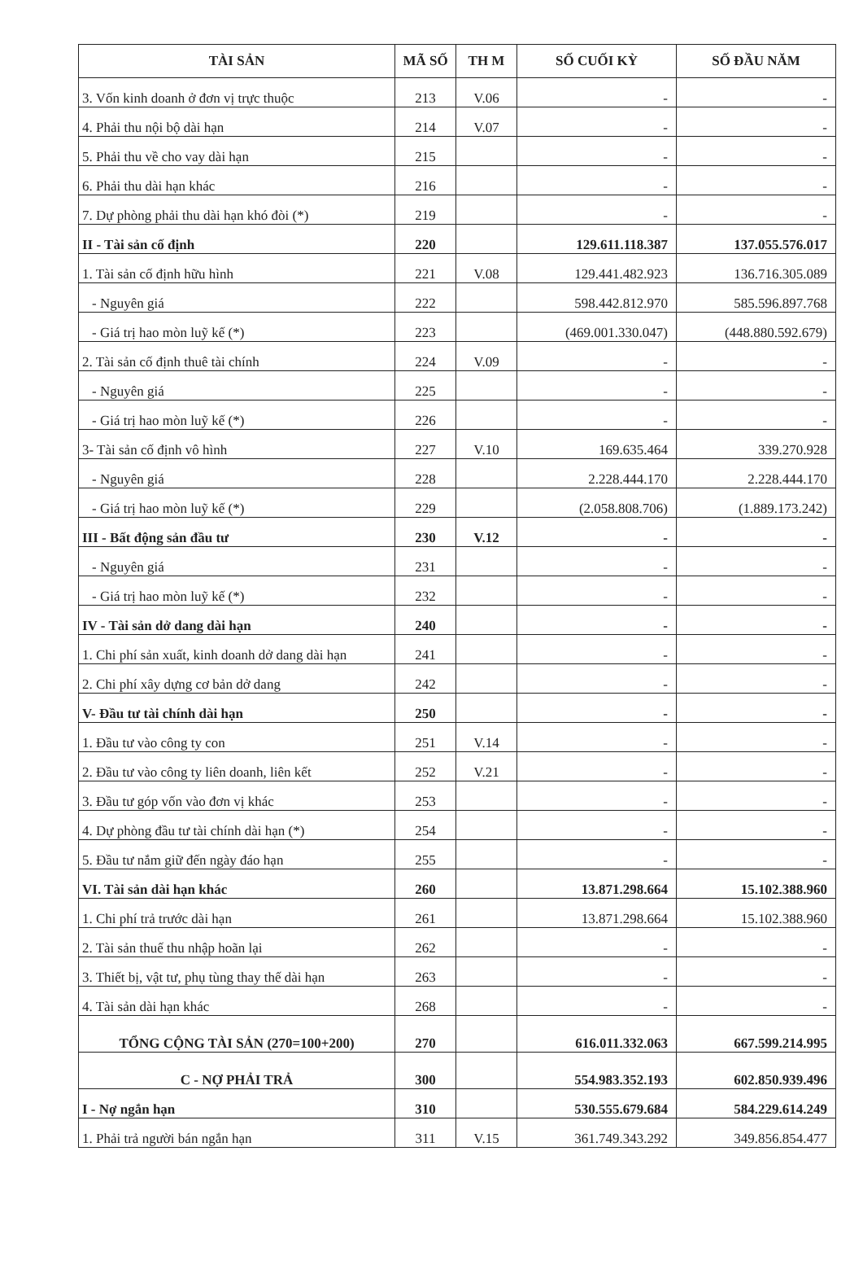| TÀI SẢN | MÃ SỐ | TH M | SỐ CUỐI KỲ | SỐ ĐẦU NĂM |
| --- | --- | --- | --- | --- |
| 3. Vốn kinh doanh ở đơn vị trực thuộc | 213 | V.06 | - | - |
| 4. Phải thu nội bộ dài hạn | 214 | V.07 | - | - |
| 5. Phải thu về cho vay dài hạn | 215 | | - | - |
| 6. Phải thu dài hạn khác | 216 | | - | - |
| 7. Dự phòng phải thu dài hạn khó đòi (*) | 219 | | - | - |
| II - Tài sản cố định | 220 | | 129.611.118.387 | 137.055.576.017 |
| 1. Tài sản cố định hữu hình | 221 | V.08 | 129.441.482.923 | 136.716.305.089 |
| - Nguyên giá | 222 | | 598.442.812.970 | 585.596.897.768 |
| - Giá trị hao mòn luỹ kế (*) | 223 | | (469.001.330.047) | (448.880.592.679) |
| 2. Tài sản cố định thuê tài chính | 224 | V.09 | - | - |
| - Nguyên giá | 225 | | - | - |
| - Giá trị hao mòn luỹ kế (*) | 226 | | - | - |
| 3- Tài sản cố định vô hình | 227 | V.10 | 169.635.464 | 339.270.928 |
| - Nguyên giá | 228 | | 2.228.444.170 | 2.228.444.170 |
| - Giá trị hao mòn luỹ kế (*) | 229 | | (2.058.808.706) | (1.889.173.242) |
| III - Bất động sản đầu tư | 230 | V.12 | - | - |
| - Nguyên giá | 231 | | - | - |
| - Giá trị hao mòn luỹ kế (*) | 232 | | - | - |
| IV - Tài sản dở dang dài hạn | 240 | | - | - |
| 1. Chi phí sản xuất, kinh doanh dở dang dài hạn | 241 | | - | - |
| 2. Chi phí xây dựng cơ bản dở dang | 242 | | - | - |
| V- Đầu tư tài chính dài hạn | 250 | | - | - |
| 1. Đầu tư vào công ty con | 251 | V.14 | - | - |
| 2. Đầu tư vào công ty liên doanh, liên kết | 252 | V.21 | - | - |
| 3. Đầu tư góp vốn vào đơn vị khác | 253 | | - | - |
| 4. Dự phòng đầu tư tài chính dài hạn (*) | 254 | | - | - |
| 5. Đầu tư nắm giữ đến ngày đáo hạn | 255 | | - | - |
| VI. Tài sản dài hạn khác | 260 | | 13.871.298.664 | 15.102.388.960 |
| 1. Chi phí trả trước dài hạn | 261 | | 13.871.298.664 | 15.102.388.960 |
| 2. Tài sản thuế thu nhập hoãn lại | 262 | | - | - |
| 3. Thiết bị, vật tư, phụ tùng thay thế dài hạn | 263 | | - | - |
| 4. Tài sản dài hạn khác | 268 | | - | - |
| TỔNG CỘNG TÀI SẢN (270=100+200) | 270 | | 616.011.332.063 | 667.599.214.995 |
| C - NỢ PHẢI TRẢ | 300 | | 554.983.352.193 | 602.850.939.496 |
| I - Nợ ngắn hạn | 310 | | 530.555.679.684 | 584.229.614.249 |
| 1. Phải trả người bán ngắn hạn | 311 | V.15 | 361.749.343.292 | 349.856.854.477 |